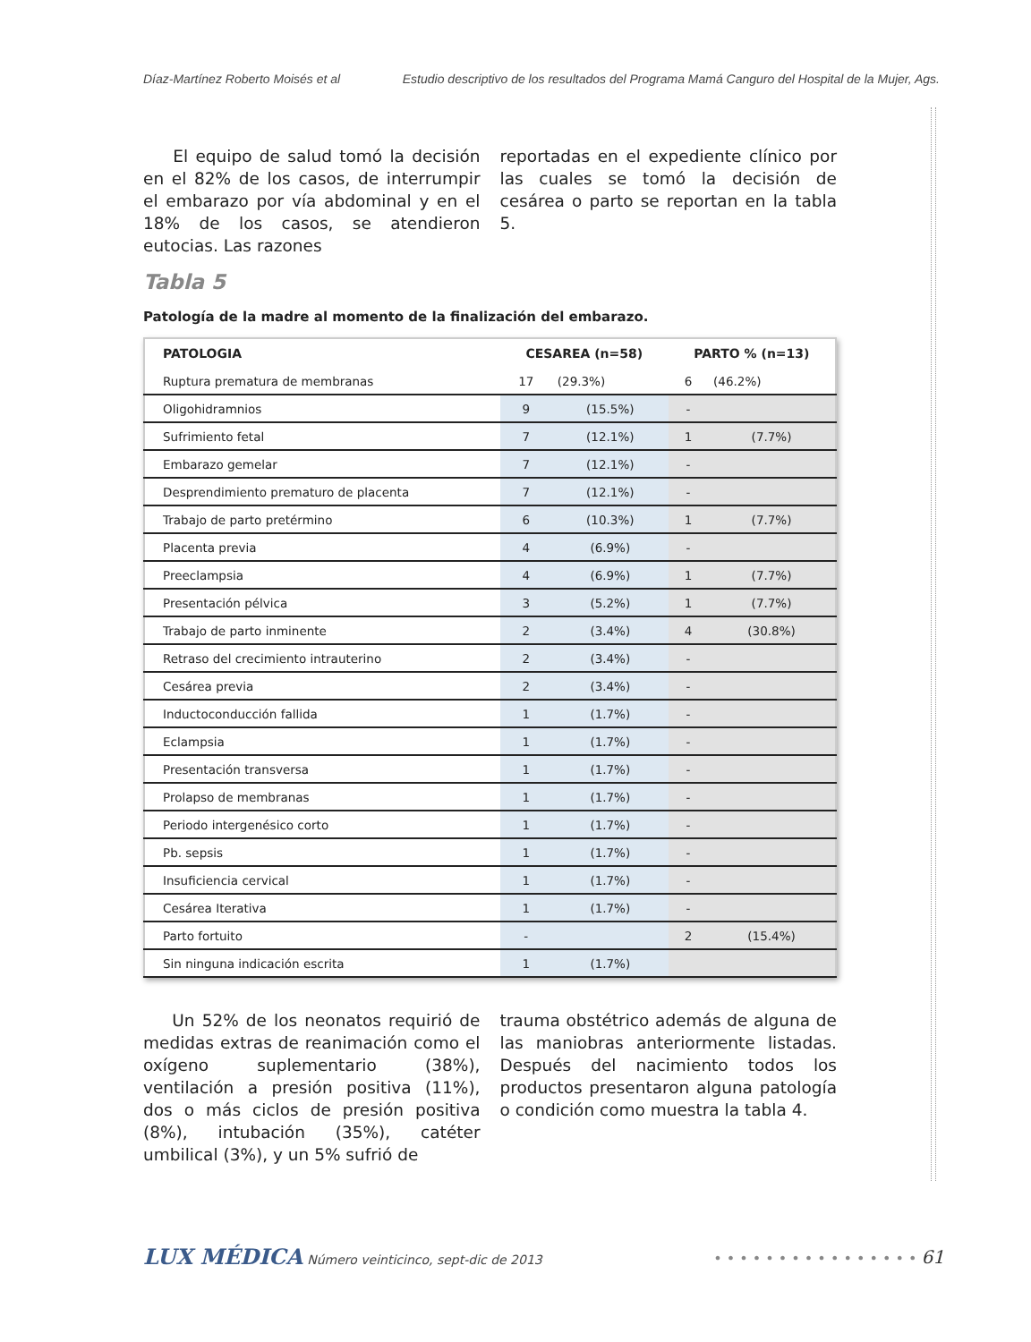Díaz-Martínez Roberto Moisés et al Estudio descriptivo de los resultados del Programa Mamá Canguro del Hospital de la Mujer, Ags.
El equipo de salud tomó la decisión en el 82% de los casos, de interrumpir el embarazo por vía abdominal y en el 18% de los casos, se atendieron eutocias. Las razones
reportadas en el expediente clínico por las cuales se tomó la decisión de cesárea o parto se reportan en la tabla 5.
Tabla 5
Patología de la madre al momento de la finalización del embarazo.
| PATOLOGIA | CESAREA (n=58) | | PARTO % (n=13) | |
| --- | --- | --- | --- | --- |
| Ruptura prematura de membranas | 17 | (29.3%) | 6 | (46.2%) |
| Oligohidramnios | 9 | (15.5%) | - | |
| Sufrimiento fetal | 7 | (12.1%) | 1 | (7.7%) |
| Embarazo gemelar | 7 | (12.1%) | - | |
| Desprendimiento prematuro de placenta | 7 | (12.1%) | - | |
| Trabajo de parto pretérmino | 6 | (10.3%) | 1 | (7.7%) |
| Placenta previa | 4 | (6.9%) | - | |
| Preeclampsia | 4 | (6.9%) | 1 | (7.7%) |
| Presentación pélvica | 3 | (5.2%) | 1 | (7.7%) |
| Trabajo de parto inminente | 2 | (3.4%) | 4 | (30.8%) |
| Retraso del crecimiento intrauterino | 2 | (3.4%) | - | |
| Cesárea previa | 2 | (3.4%) | - | |
| Inductoconducción fallida | 1 | (1.7%) | - | |
| Eclampsia | 1 | (1.7%) | - | |
| Presentación transversa | 1 | (1.7%) | - | |
| Prolapso de membranas | 1 | (1.7%) | - | |
| Periodo intergenésico corto | 1 | (1.7%) | - | |
| Pb. sepsis | 1 | (1.7%) | - | |
| Insuficiencia cervical | 1 | (1.7%) | - | |
| Cesárea Iterativa | 1 | (1.7%) | - | |
| Parto fortuito | - | | 2 | (15.4%) |
| Sin ninguna indicación escrita | 1 | (1.7%) | | |
Un 52% de los neonatos requirió de medidas extras de reanimación como el oxígeno suplementario (38%), ventilación a presión positiva (11%), dos o más ciclos de presión positiva (8%), intubación (35%), catéter umbilical (3%), y un 5% sufrió de
trauma obstétrico además de alguna de las maniobras anteriormente listadas. Después del nacimiento todos los productos presentaron alguna patología o condición como muestra la tabla 4.
LUX MÉDICA Número veinticinco, sept-dic de 2013
• • • • • • • • • • • • • • • • 61